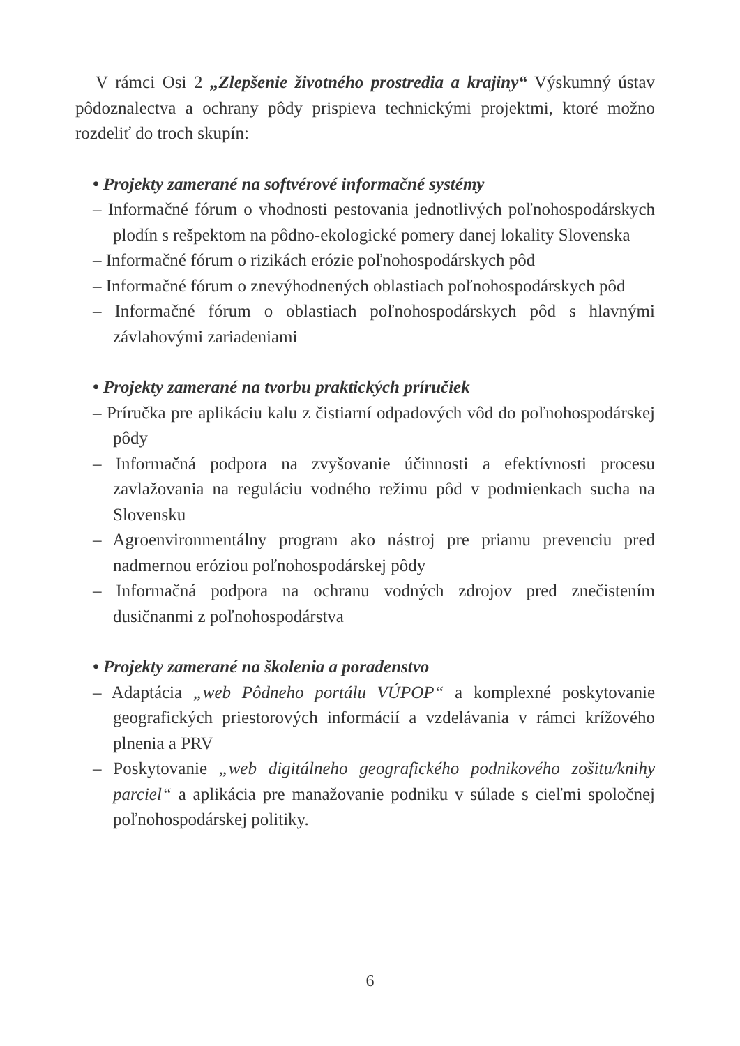V rámci Osi 2 „Zlepšenie životného prostredia a krajiny“ Výskumný ústav pôdoznalectva a ochrany pôdy prispieva technickými projektmi, ktoré možno rozdeliť do troch skupín:
• Projekty zamerané na softvérové informačné systémy
– Informačné fórum o vhodnosti pestovania jednotlivých poľnohospodárskych plodín s rešpektom na pôdno-ekologické pomery danej lokality Slovenska
– Informačné fórum o rizikách erózie poľnohospodárskych pôd
– Informačné fórum o znevýhodnených oblastiach poľnohospodárskych pôd
– Informačné fórum o oblastiach poľnohospodárskych pôd s hlavnými závlahovými zariadeniami
• Projekty zamerané na tvorbu praktických príručiek
– Príručka pre aplikáciu kalu z čistiarní odpadových vôd do poľnohospodárskej pôdy
– Informačná podpora na zvyšovanie účinnosti a efektívnosti procesu zavlažovania na reguláciu vodného režimu pôd v podmienkach sucha na Slovensku
– Agroenvironmentálny program ako nástroj pre priamu prevenciu pred nadmernou eróziou poľnohospodárskej pôdy
– Informačná podpora na ochranu vodných zdrojov pred znečistením dusičnanmi z poľnohospodárstva
• Projekty zamerané na školenia a poradenstvo
– Adaptácia „web Pôdneho portálu VÚPOP“ a komplexné poskytovanie geografických priestorových informácií a vzdelávania v rámci krížového plnenia a PRV
– Poskytovanie „web digitálneho geografického podnikového zošitu/knihy parciel“ a aplikácia pre manažovanie podniku v súlade s cieľmi spoločnej poľnohospodárskej politiky.
6